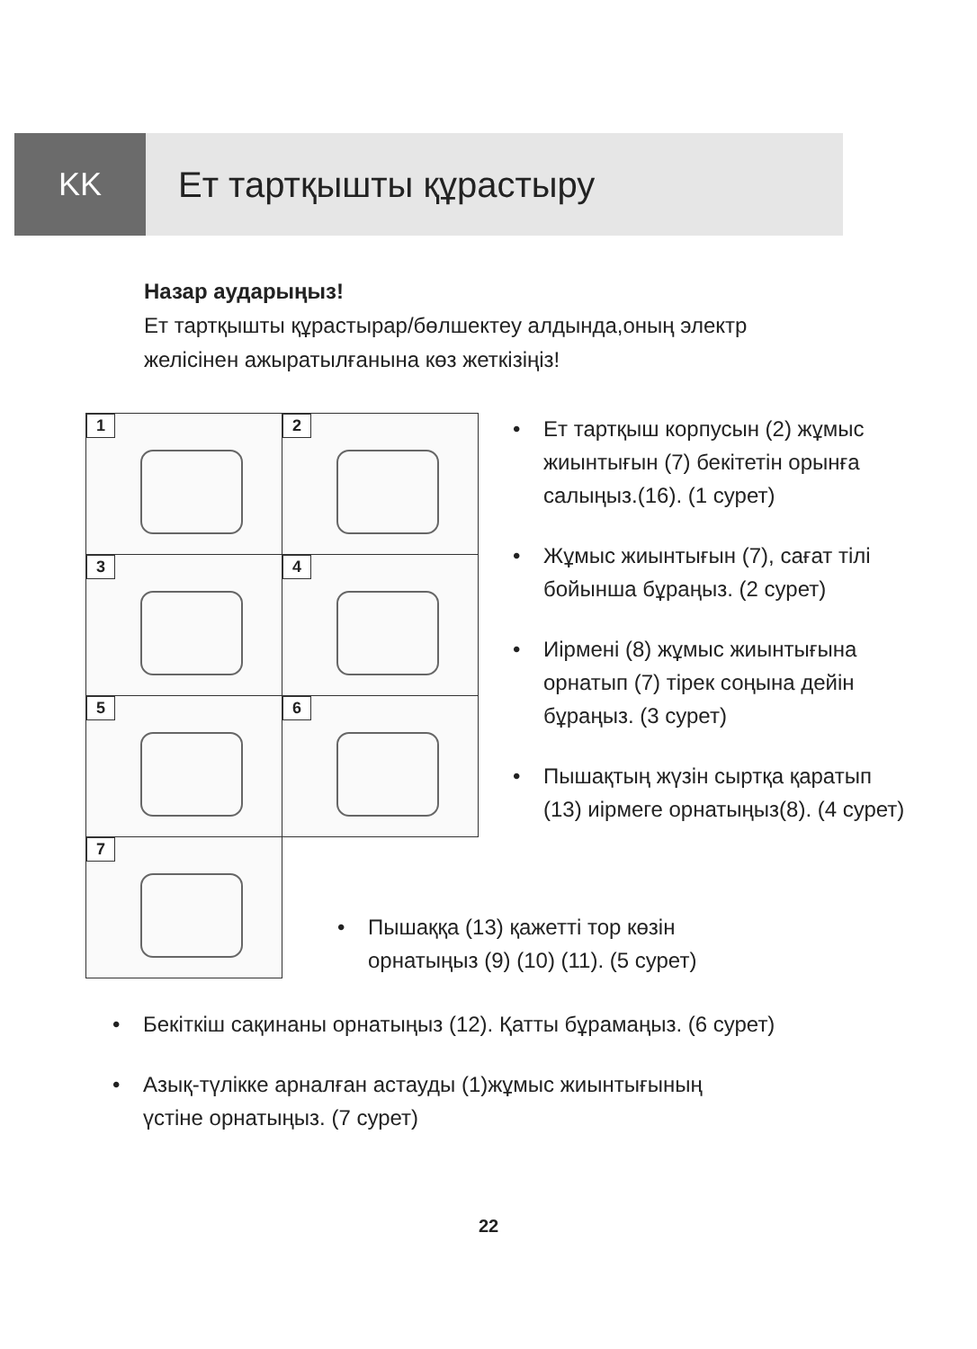KK Ет тартқышты құрастыру
Назар аударыңыз!
Ет тартқышты құрастырар/бөлшектеу алдында,оның электр
желісінен ажыратылғанына көз жеткізіңіз!
1
2
3
4
5
6
7
• Ет тартқыш корпусын (2) жұмыс жиынтығын (7) бекітетін орынға салыңыз.(16). (1 сурет)
• Жұмыс жиынтығын (7), сағат тілі бойынша бұраңыз. (2 сурет)
• Иірмені (8) жұмыс жиынтығына орнатып (7) тірек соңына дейін бұраңыз. (3 сурет)
• Пышақтың жүзін сыртқа қаратып (13) иірмеге орнатыңыз(8). (4 сурет)
• Пышаққа (13) қажетті тор көзін орнатыңыз (9) (10) (11). (5 сурет)
• Бекіткіш сақинаны орнатыңыз (12). Қатты бұрамаңыз. (6 сурет)
• Азық-түлікке арналған астауды (1)жұмыс жиынтығының
үстіне орнатыңыз. (7 сурет)
22